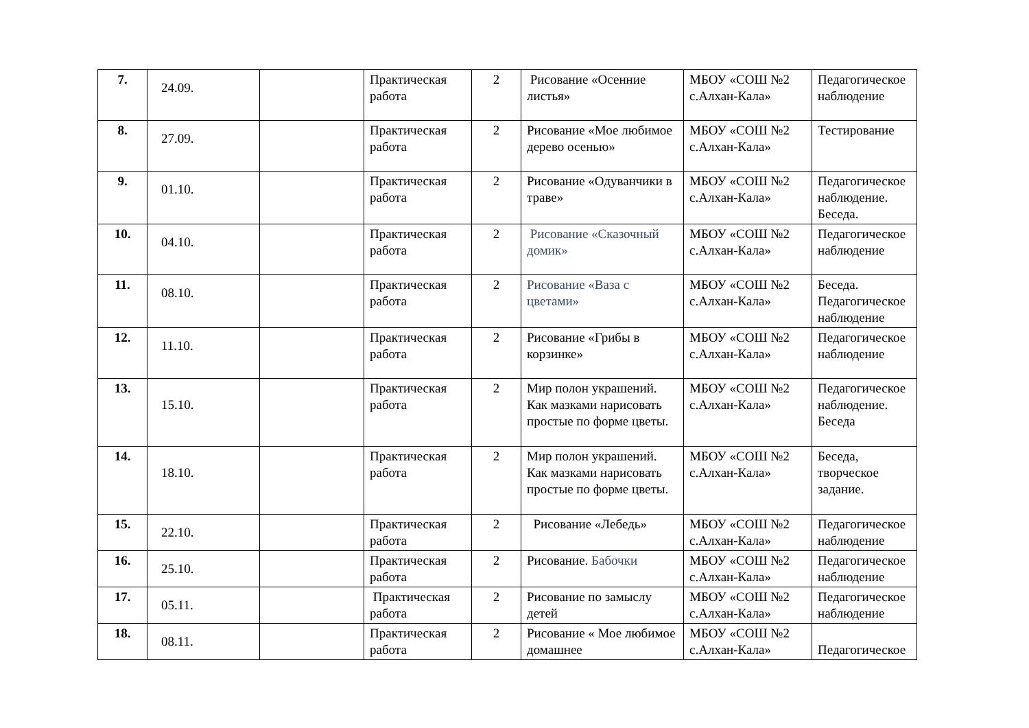| 7. | 24.09. | | Практическая работа | 2 | Рисование «Осенние листья» | МБОУ «СОШ №2 с.Алхан-Кала» | Педагогическое наблюдение |
| 8. | 27.09. | | Практическая работа | 2 | Рисование «Мое любимое дерево осенью» | МБОУ «СОШ №2 с.Алхан-Кала» | Тестирование |
| 9. | 01.10. | | Практическая работа | 2 | Рисование «Одуванчики в траве» | МБОУ «СОШ №2 с.Алхан-Кала» | Педагогическое наблюдение. Беседа. |
| 10. | 04.10. | | Практическая работа | 2 | Рисование «Сказочный домик» | МБОУ «СОШ №2 с.Алхан-Кала» | Педагогическое наблюдение |
| 11. | 08.10. | | Практическая работа | 2 | Рисование «Ваза с цветами» | МБОУ «СОШ №2 с.Алхан-Кала» | Беседа. Педагогическое наблюдение |
| 12. | 11.10. | | Практическая работа | 2 | Рисование «Грибы в корзинке» | МБОУ «СОШ №2 с.Алхан-Кала» | Педагогическое наблюдение |
| 13. | 15.10. | | Практическая работа | 2 | Мир полон украшений. Как мазками нарисовать простые по форме цветы. | МБОУ «СОШ №2 с.Алхан-Кала» | Педагогическое наблюдение. Беседа |
| 14. | 18.10. | | Практическая работа | 2 | Мир полон украшений. Как мазками нарисовать простые по форме цветы. | МБОУ «СОШ №2 с.Алхан-Кала» | Беседа, творческое задание. |
| 15. | 22.10. | | Практическая работа | 2 | Рисование «Лебедь» | МБОУ «СОШ №2 с.Алхан-Кала» | Педагогическое наблюдение |
| 16. | 25.10. | | Практическая работа | 2 | Рисование. Бабочки | МБОУ «СОШ №2 с.Алхан-Кала» | Педагогическое наблюдение |
| 17. | 05.11. | | Практическая работа | 2 | Рисование по замыслу детей | МБОУ «СОШ №2 с.Алхан-Кала» | Педагогическое наблюдение |
| 18. | 08.11. | | Практическая работа | 2 | Рисование « Мое любимое домашнее | МБОУ «СОШ №2 с.Алхан-Кала» | Педагогическое |